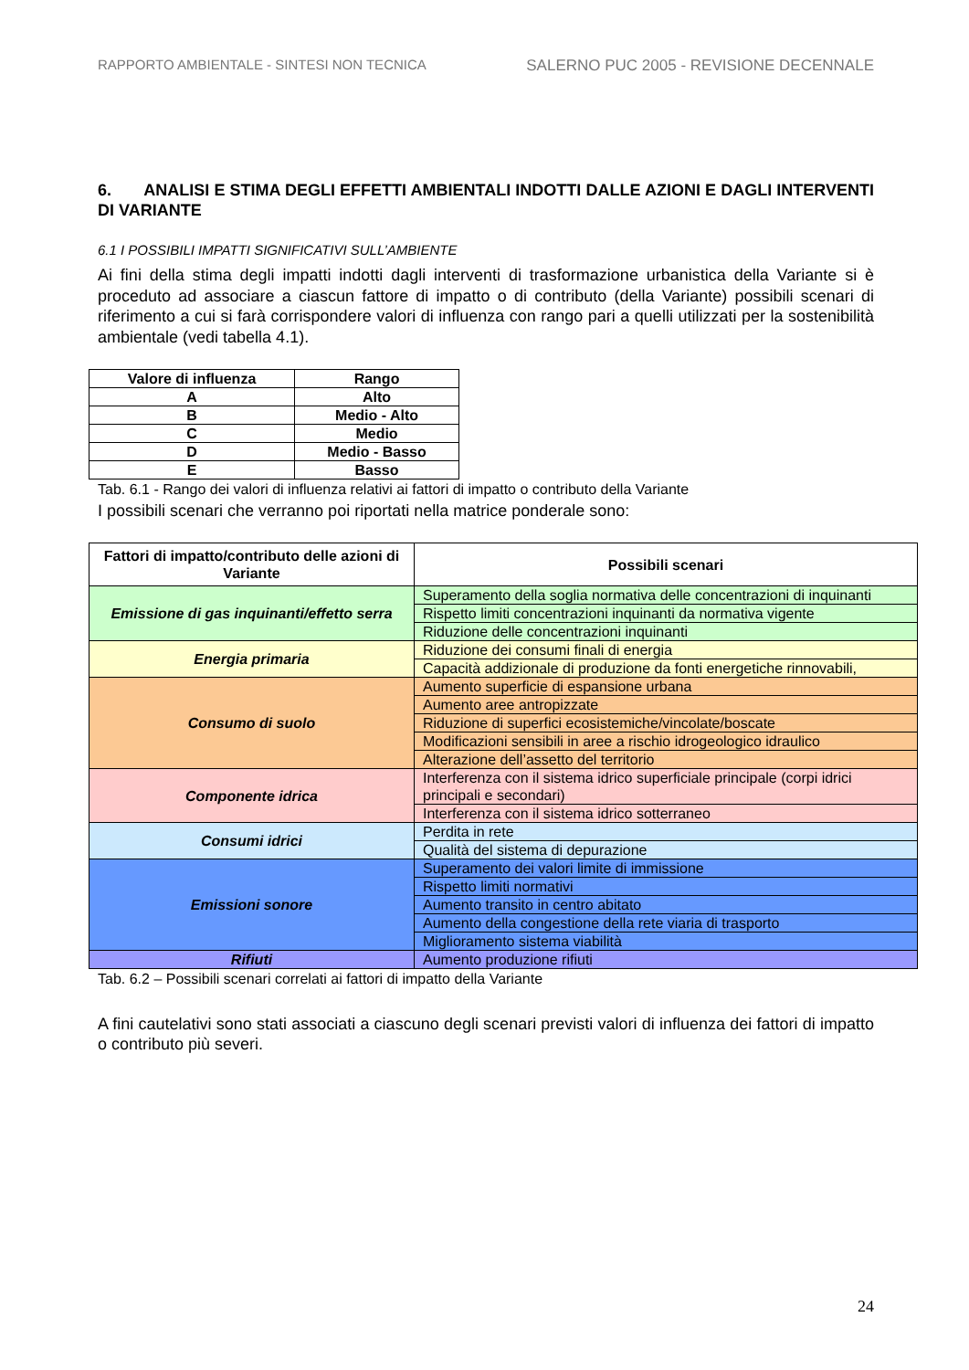RAPPORTO AMBIENTALE - SINTESI NON TECNICA SALERNO PUC 2005 - REVISIONE DECENNALE
6. ANALISI E STIMA DEGLI EFFETTI AMBIENTALI INDOTTI DALLE AZIONI E DAGLI INTERVENTI DI VARIANTE
6.1 I POSSIBILI IMPATTI SIGNIFICATIVI SULL’AMBIENTE
Ai fini della stima degli impatti indotti dagli interventi di trasformazione urbanistica della Variante si è proceduto ad associare a ciascun fattore di impatto o di contributo (della Variante) possibili scenari di riferimento a cui si farà corrispondere valori di influenza con rango pari a quelli utilizzati per la sostenibilità ambientale (vedi tabella 4.1).
| Valore di influenza | Rango |
| --- | --- |
| A | Alto |
| B | Medio - Alto |
| C | Medio |
| D | Medio - Basso |
| E | Basso |
Tab. 6.1 - Rango dei valori di influenza relativi ai fattori di impatto o contributo della Variante
I possibili scenari che verranno poi riportati nella matrice ponderale sono:
| Fattori di impatto/contributo delle azioni di Variante | Possibili scenari |
| --- | --- |
| Emissione di gas inquinanti/effetto serra | Superamento della soglia normativa delle concentrazioni di inquinanti |
| | Rispetto limiti concentrazioni inquinanti da normativa vigente |
| | Riduzione delle concentrazioni inquinanti |
| Energia primaria | Riduzione dei consumi finali di energia |
| | Capacità addizionale di produzione da fonti energetiche rinnovabili, |
| Consumo di suolo | Aumento superficie di espansione urbana |
| | Aumento aree antropizzate |
| | Riduzione di superfici ecosistemiche/vincolate/boscate |
| | Modificazioni sensibili in aree a rischio idrogeologico idraulico |
| | Alterazione dell’assetto del territorio |
| Componente idrica | Interferenza con il sistema idrico superficiale principale (corpi idrici principali e secondari) |
| | Interferenza con il sistema idrico sotterraneo |
| Consumi idrici | Perdita in rete |
| | Qualità del sistema di depurazione |
| Emissioni sonore | Superamento dei valori limite di immissione |
| | Rispetto limiti normativi |
| | Aumento transito in centro abitato |
| | Aumento della congestione della rete viaria di trasporto |
| | Miglioramento sistema viabilità |
| Rifiuti | Aumento produzione rifiuti |
Tab. 6.2 – Possibili scenari correlati ai fattori di impatto della Variante
A fini cautelativi sono stati associati a ciascuno degli scenari previsti valori di influenza dei fattori di impatto o contributo più severi.
24